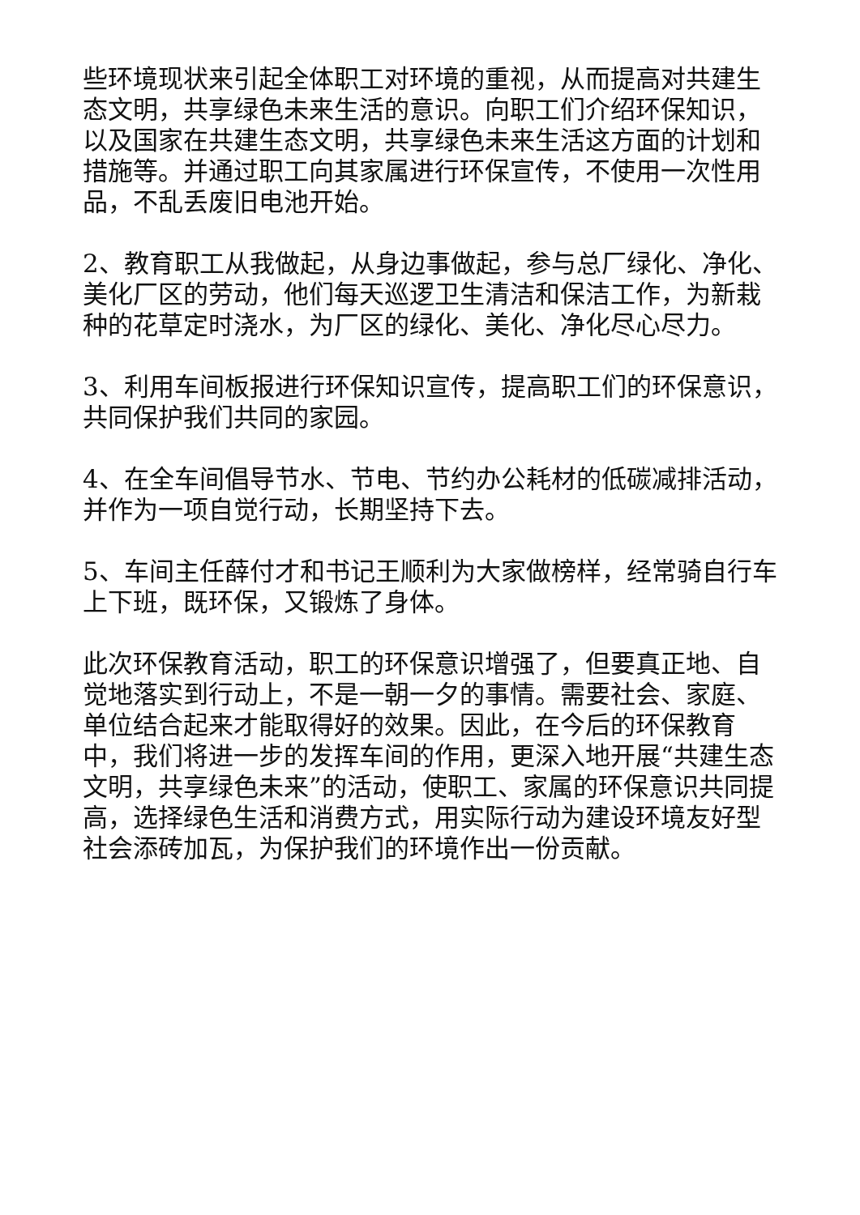些环境现状来引起全体职工对环境的重视，从而提高对共建生态文明，共享绿色未来生活的意识。向职工们介绍环保知识，以及国家在共建生态文明，共享绿色未来生活这方面的计划和措施等。并通过职工向其家属进行环保宣传，不使用一次性用品，不乱丢废旧电池开始。
2、教育职工从我做起，从身边事做起，参与总厂绿化、净化、美化厂区的劳动，他们每天巡逻卫生清洁和保洁工作，为新栽种的花草定时浇水，为厂区的绿化、美化、净化尽心尽力。
3、利用车间板报进行环保知识宣传，提高职工们的环保意识，共同保护我们共同的家园。
4、在全车间倡导节水、节电、节约办公耗材的低碳减排活动，并作为一项自觉行动，长期坚持下去。
5、车间主任薛付才和书记王顺利为大家做榜样，经常骑自行车上下班，既环保，又锻炼了身体。
此次环保教育活动，职工的环保意识增强了，但要真正地、自觉地落实到行动上，不是一朝一夕的事情。需要社会、家庭、单位结合起来才能取得好的效果。因此，在今后的环保教育中，我们将进一步的发挥车间的作用，更深入地开展“共建生态文明，共享绿色未来”的活动，使职工、家属的环保意识共同提高，选择绿色生活和消费方式，用实际行动为建设环境友好型社会添砖加瓦，为保护我们的环境作出一份贡献。